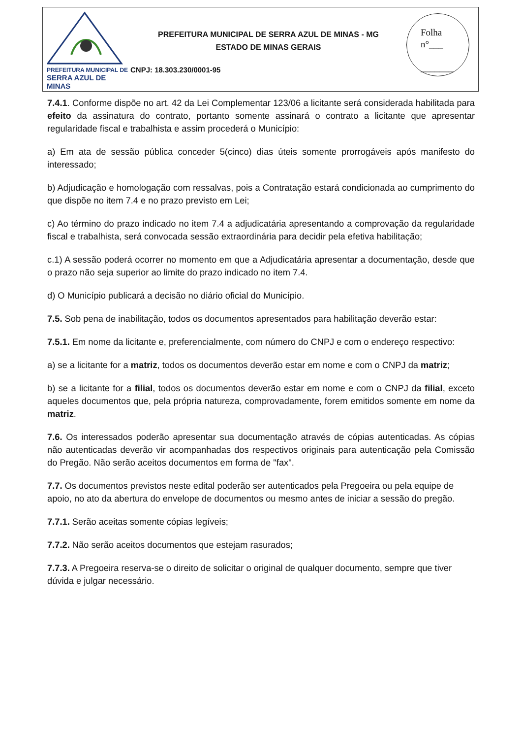PREFEITURA MUNICIPAL DE
SERRA AZUL DE MINAS
PREFEITURA MUNICIPAL DE SERRA AZUL DE MINAS - MG
ESTADO DE MINAS GERAIS
CNPJ: 18.303.230/0001-95
Folha
n°___
_______
7.4.1. Conforme dispõe no art. 42 da Lei Complementar 123/06 a licitante será considerada habilitada para efeito da assinatura do contrato, portanto somente assinará o contrato a licitante que apresentar regularidade fiscal e trabalhista e assim procederá o Município:
a) Em ata de sessão pública conceder 5(cinco) dias úteis somente prorrogáveis após manifesto do interessado;
b) Adjudicação e homologação com ressalvas, pois a Contratação estará condicionada ao cumprimento do que dispõe no item 7.4 e no prazo previsto em Lei;
c) Ao término do prazo indicado no item 7.4 a adjudicatária apresentando a comprovação da regularidade fiscal e trabalhista, será convocada sessão extraordinária para decidir pela efetiva habilitação;
c.1) A sessão poderá ocorrer no momento em que a Adjudicatária apresentar a documentação, desde que o prazo não seja superior ao limite do prazo indicado no item 7.4.
d) O Município publicará a decisão no diário oficial do Município.
7.5. Sob pena de inabilitação, todos os documentos apresentados para habilitação deverão estar:
7.5.1. Em nome da licitante e, preferencialmente, com número do CNPJ e com o endereço respectivo:
a) se a licitante for a matriz, todos os documentos deverão estar em nome e com o CNPJ da matriz;
b) se a licitante for a filial, todos os documentos deverão estar em nome e com o CNPJ da filial, exceto aqueles documentos que, pela própria natureza, comprovadamente, forem emitidos somente em nome da matriz.
7.6. Os interessados poderão apresentar sua documentação através de cópias autenticadas. As cópias não autenticadas deverão vir acompanhadas dos respectivos originais para autenticação pela Comissão do Pregão. Não serão aceitos documentos em forma de "fax".
7.7. Os documentos previstos neste edital poderão ser autenticados pela Pregoeira ou pela equipe de apoio, no ato da abertura do envelope de documentos ou mesmo antes de iniciar a sessão do pregão.
7.7.1. Serão aceitas somente cópias legíveis;
7.7.2. Não serão aceitos documentos que estejam rasurados;
7.7.3. A Pregoeira reserva-se o direito de solicitar o original de qualquer documento, sempre que tiver dúvida e julgar necessário.